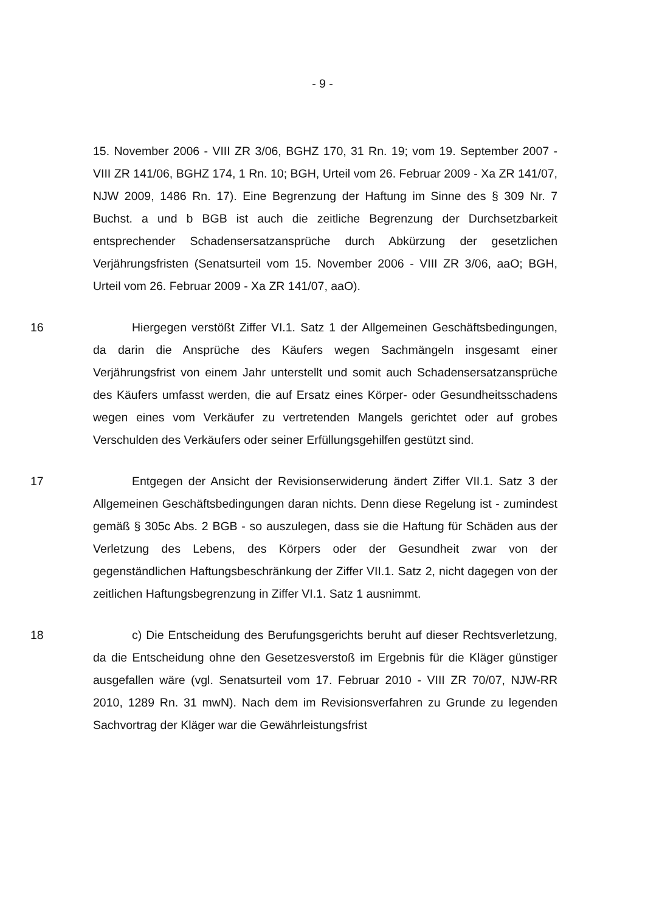- 9 -
15. November 2006 - VIII ZR 3/06, BGHZ 170, 31 Rn. 19; vom 19. September 2007 - VIII ZR 141/06, BGHZ 174, 1 Rn. 10; BGH, Urteil vom 26. Februar 2009 - Xa ZR 141/07, NJW 2009, 1486 Rn. 17). Eine Begrenzung der Haftung im Sinne des § 309 Nr. 7 Buchst. a und b BGB ist auch die zeitliche Begrenzung der Durchsetzbarkeit entsprechender Schadensersatzansprüche durch Abkürzung der gesetzlichen Verjährungsfristen (Senatsurteil vom 15. November 2006 - VIII ZR 3/06, aaO; BGH, Urteil vom 26. Februar 2009 - Xa ZR 141/07, aaO).
16 Hiergegen verstößt Ziffer VI.1. Satz 1 der Allgemeinen Geschäftsbedingungen, da darin die Ansprüche des Käufers wegen Sachmängeln insgesamt einer Verjährungsfrist von einem Jahr unterstellt und somit auch Schadensersatzansprüche des Käufers umfasst werden, die auf Ersatz eines Körper- oder Gesundheitsschadens wegen eines vom Verkäufer zu vertretenden Mangels gerichtet oder auf grobes Verschulden des Verkäufers oder seiner Erfüllungsgehilfen gestützt sind.
17 Entgegen der Ansicht der Revisionserwiderung ändert Ziffer VII.1. Satz 3 der Allgemeinen Geschäftsbedingungen daran nichts. Denn diese Regelung ist - zumindest gemäß § 305c Abs. 2 BGB - so auszulegen, dass sie die Haftung für Schäden aus der Verletzung des Lebens, des Körpers oder der Gesundheit zwar von der gegenständlichen Haftungsbeschränkung der Ziffer VII.1. Satz 2, nicht dagegen von der zeitlichen Haftungsbegrenzung in Ziffer VI.1. Satz 1 ausnimmt.
18 c) Die Entscheidung des Berufungsgerichts beruht auf dieser Rechtsverletzung, da die Entscheidung ohne den Gesetzesverstoß im Ergebnis für die Kläger günstiger ausgefallen wäre (vgl. Senatsurteil vom 17. Februar 2010 - VIII ZR 70/07, NJW-RR 2010, 1289 Rn. 31 mwN). Nach dem im Revisionsverfahren zu Grunde zu legenden Sachvortrag der Kläger war die Gewährleistungsfrist